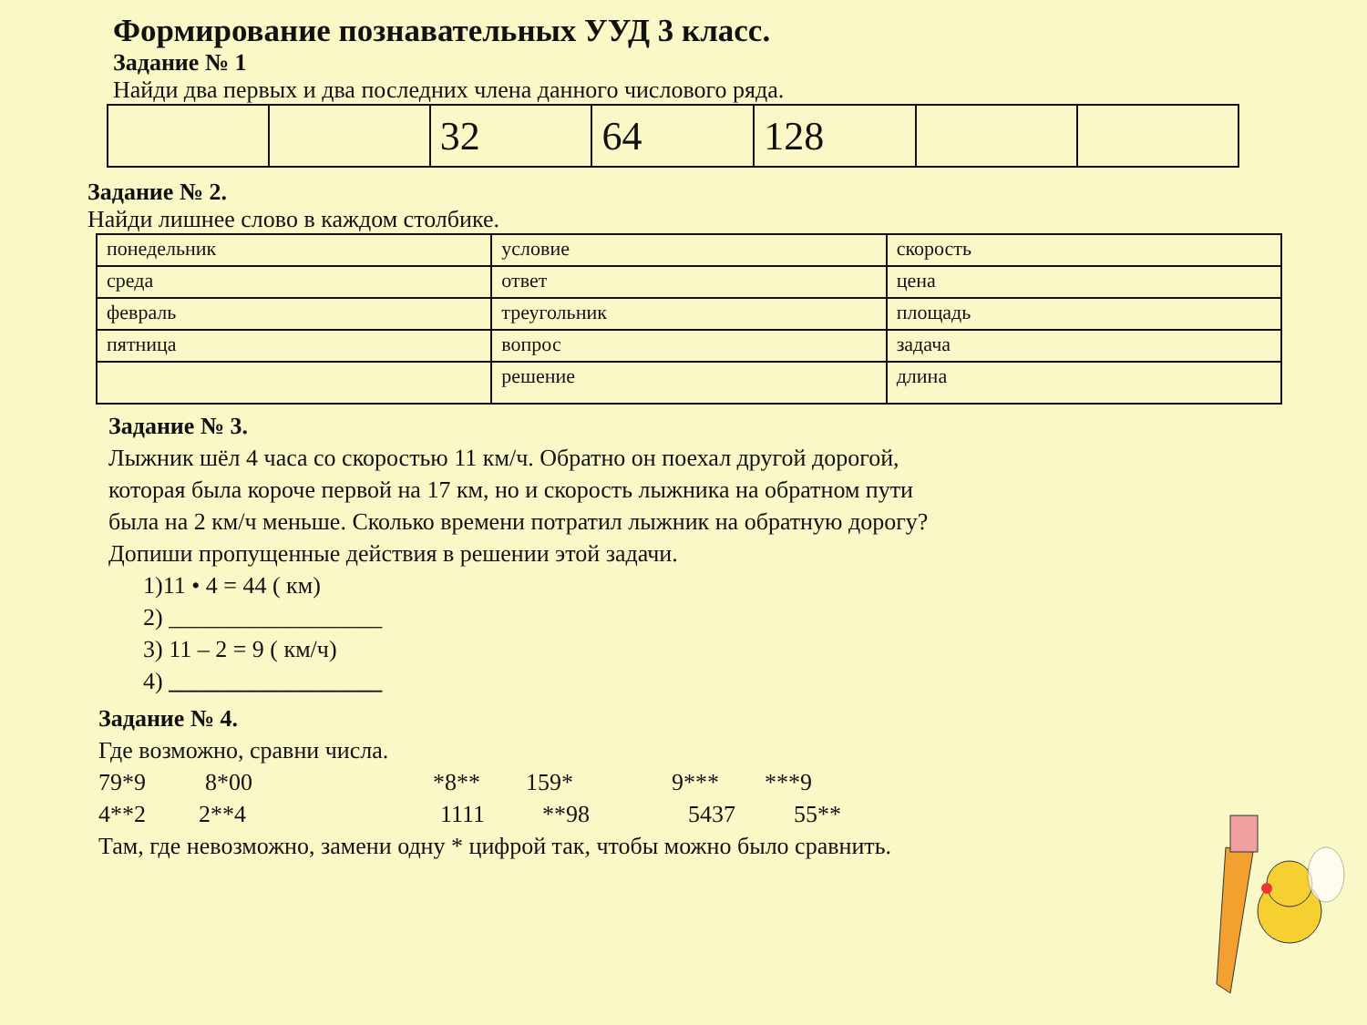Формирование познавательных УУД 3 класс.
Задание № 1
Найди два первых и два последних члена данного числового ряда.
| | | 32 | 64 | 128 | | |
Задание № 2.
Найди лишнее слово в каждом столбике.
| понедельник | условие | скорость |
| среда | ответ | цена |
| февраль | треугольник | площадь |
| пятница | вопрос | задача |
| | решение | длина |
Задание № 3.
Лыжник шёл 4 часа со скоростью 11 км/ч. Обратно он поехал другой дорогой,
которая была короче первой на 17 км, но и скорость лыжника на обратном пути
была на 2 км/ч меньше. Сколько времени потратил лыжник на обратную дорогу?
Допиши пропущенные действия в решении этой задачи.
1)11 • 4 = 44 ( км)
2) __________________
3) 11 – 2 = 9 ( км/ч)
4) __________________
Задание № 4.
Где возможно, сравни числа.
79*9 8*00 *8** 159* 9*** ***9
4**2 2**4 1111 **98 5437 55**
Там, где невозможно, замени одну * цифрой так, чтобы можно было сравнить.